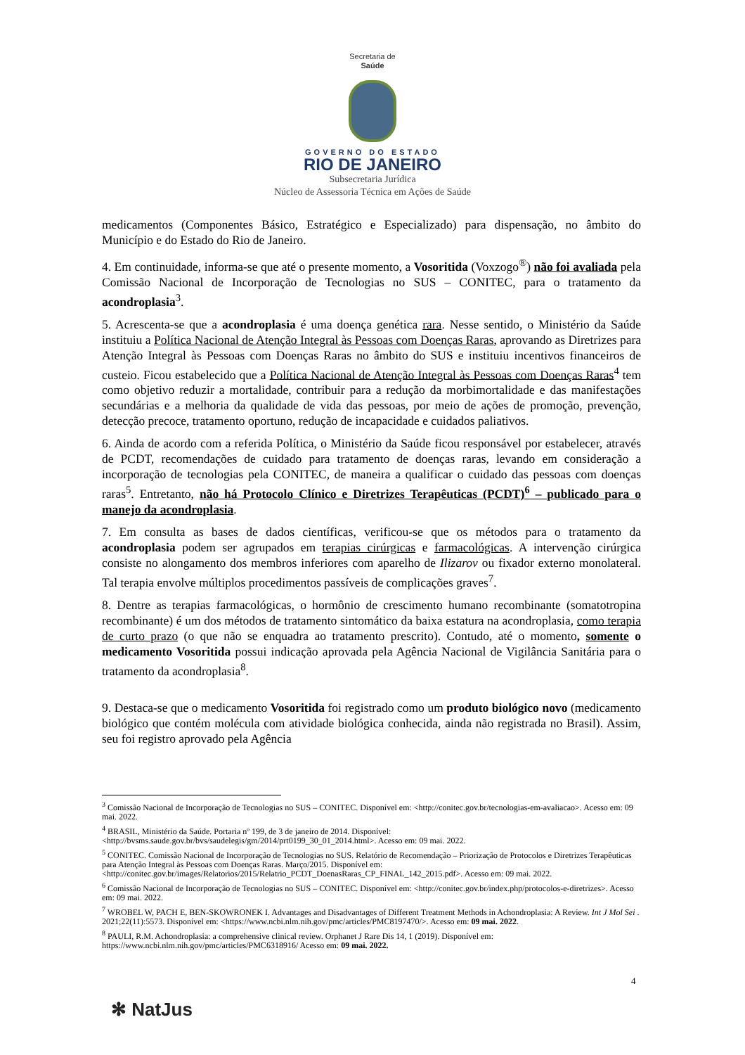Secretaria de
Saúde
GOVERNO DO ESTADO
RIO DE JANEIRO
Subsecretaria Jurídica
Núcleo de Assessoria Técnica em Ações de Saúde
medicamentos (Componentes Básico, Estratégico e Especializado) para dispensação, no âmbito do Município e do Estado do Rio de Janeiro.
4. Em continuidade, informa-se que até o presente momento, a Vosoritida (Voxzogo<sup>®</sup>) não foi avaliada pela Comissão Nacional de Incorporação de Tecnologias no SUS – CONITEC, para o tratamento da acondroplasia<sup>3</sup>.
5. Acrescenta-se que a acondroplasia é uma doença genética rara. Nesse sentido, o Ministério da Saúde instituiu a Política Nacional de Atenção Integral às Pessoas com Doenças Raras, aprovando as Diretrizes para Atenção Integral às Pessoas com Doenças Raras no âmbito do SUS e instituiu incentivos financeiros de custeio. Ficou estabelecido que a Política Nacional de Atenção Integral às Pessoas com Doenças Raras<sup>4</sup> tem como objetivo reduzir a mortalidade, contribuir para a redução da morbimortalidade e das manifestações secundárias e a melhoria da qualidade de vida das pessoas, por meio de ações de promoção, prevenção, detecção precoce, tratamento oportuno, redução de incapacidade e cuidados paliativos.
6. Ainda de acordo com a referida Política, o Ministério da Saúde ficou responsável por estabelecer, através de PCDT, recomendações de cuidado para tratamento de doenças raras, levando em consideração a incorporação de tecnologias pela CONITEC, de maneira a qualificar o cuidado das pessoas com doenças raras<sup>5</sup>. Entretanto, não há Protocolo Clínico e Diretrizes Terapêuticas (PCDT)<sup>6</sup> – publicado para o manejo da acondroplasia.
7. Em consulta as bases de dados científicas, verificou-se que os métodos para o tratamento da acondroplasia podem ser agrupados em terapias cirúrgicas e farmacológicas. A intervenção cirúrgica consiste no alongamento dos membros inferiores com aparelho de Ilizarov ou fixador externo monolateral. Tal terapia envolve múltiplos procedimentos passíveis de complicações graves<sup>7</sup>.
8. Dentre as terapias farmacológicas, o hormônio de crescimento humano recombinante (somatotropina recombinante) é um dos métodos de tratamento sintomático da baixa estatura na acondroplasia, como terapia de curto prazo (o que não se enquadra ao tratamento prescrito). Contudo, até o momento, somente o medicamento Vosoritida possui indicação aprovada pela Agência Nacional de Vigilância Sanitária para o tratamento da acondroplasia<sup>8</sup>.
9. Destaca-se que o medicamento Vosoritida foi registrado como um produto biológico novo (medicamento biológico que contém molécula com atividade biológica conhecida, ainda não registrada no Brasil). Assim, seu foi registro aprovado pela Agência
<sup>3</sup> Comissão Nacional de Incorporação de Tecnologias no SUS – CONITEC. Disponível em: <http://conitec.gov.br/tecnologias-em-avaliacao>. Acesso em: 09 mai. 2022.
<sup>4</sup> BRASIL, Ministério da Saúde. Portaria nº 199, de 3 de janeiro de 2014. Disponível: <http://bvsms.saude.gov.br/bvs/saudelegis/gm/2014/prt0199_30_01_2014.html>. Acesso em: 09 mai. 2022.
<sup>5</sup> CONITEC. Comissão Nacional de Incorporação de Tecnologias no SUS. Relatório de Recomendação – Priorização de Protocolos e Diretrizes Terapêuticas para Atenção Integral às Pessoas com Doenças Raras. Março/2015. Disponível em: <http://conitec.gov.br/images/Relatorios/2015/Relatrio_PCDT_DoenasRaras_CP_FINAL_142_2015.pdf>. Acesso em: 09 mai. 2022.
<sup>6</sup> Comissão Nacional de Incorporação de Tecnologias no SUS – CONITEC. Disponível em: <http://conitec.gov.br/index.php/protocolos-e-diretrizes>. Acesso em: 09 mai. 2022.
<sup>7</sup> WROBEL W, PACH E, BEN-SKOWRONEK I. Advantages and Disadvantages of Different Treatment Methods in Achondroplasia: A Review. Int J Mol Sei . 2021;22(11):5573. Disponível em: <https://www.ncbi.nlm.nih.gov/pmc/articles/PMC8197470/>. Acesso em: 09 mai. 2022.
<sup>8</sup> PAULI, R.M. Achondroplasia: a comprehensive clinical review. Orphanet J Rare Dis 14, 1 (2019). Disponível em: https://www.ncbi.nlm.nih.gov/pmc/articles/PMC6318916/ Acesso em: 09 mai. 2022.
4
✻ NatJus